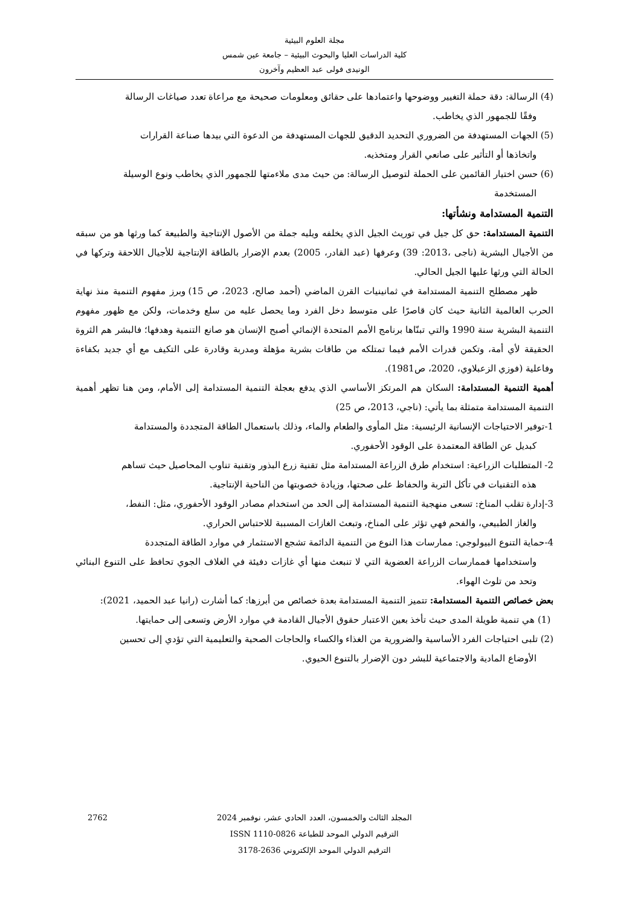مجلة العلوم البيئية
كلية الدراسات العليا والبحوث البيئية – جامعة عين شمس
الونيدى فولى عبد العظيم وآخرون
(4) الرسالة: دقة حملة التغيير ووضوحها واعتمادها على حقائق ومعلومات صحيحة مع مراعاة تعدد صياغات الرسالة
وفقًا للجمهور الذي يخاطب.
(5) الجهات المستهدفة من الضروري التحديد الدقيق للجهات المستهدفة من الدعوة التي بيدها صناعة القرارات
واتخاذها أو التأثير على صانعي القرار ومتخذيه.
(6) حسن اختيار القائمين على الحملة لتوصيل الرسالة: من حيث مدى ملاءمتها للجمهور الذي يخاطب ونوع الوسيلة
المستخدمة
التنمية المستدامة ونشأتها:
التنمية المستدامة: حق كل جيل في توريث الجيل الذي يخلفه ويليه جملة من الأصول الإنتاجية والطبيعة كما ورثها هو من سبقه من الأجيال البشرية (ناجى ،2013: 39) وعرفها (عبد القادر، 2005) بعدم الإضرار بالطاقة الإنتاجية للأجيال اللاحقة وتركها في الحالة التي ورثها عليها الجيل الحالي.
ظهر مصطلح التنمية المستدامة في ثمانينيات القرن الماضي (أحمد صالح، 2023، ص 15) وبرز مفهوم التنمية منذ نهاية الحرب العالمية الثانية حيث كان قاصرًا على متوسط دخل الفرد وما يحصل عليه من سلع وخدمات، ولكن مع ظهور مفهوم التنمية البشرية سنة 1990 والتي تبنّاها برنامج الأمم المتحدة الإنمائي أصبح الإنسان هو صانع التنمية وهدفها؛ فالبشر هم الثروة الحقيقة لأي أمة، وتكمن قدرات الأمم فيما تمتلكه من طاقات بشرية مؤهلة ومدربة وقادرة على التكيف مع أي جديد بكفاءة وفاعلية (فوزي الزعبلاوي، 2020، ص1981).
أهمية التنمية المستدامة: السكان هم المرتكز الأساسي الذي يدفع بعجلة التنمية المستدامة إلى الأمام، ومن هنا تظهر أهمية التنمية المستدامة متمثلة بما يأتي: (ناجي، 2013، ص 25)
1-توفير الاحتياجات الإنسانية الرئيسية: مثل المأوى والطعام والماء، وذلك باستعمال الطاقة المتجددة والمستدامة
كبديل عن الطاقة المعتمدة على الوقود الأحفوري.
2- المتطلبات الزراعية: استخدام طرق الزراعة المستدامة مثل تقنية زرع البذور وتقنية تناوب المحاصيل حيث تساهم
هذه التقنيات في تأكل التربة والحفاظ على صحتها، وزيادة خصوبتها من الناحية الإنتاجية.
3-إدارة تقلب المناخ: تسعى منهجية التنمية المستدامة إلى الحد من استخدام مصادر الوقود الأحفوري، مثل: النفط،
والغاز الطبيعي، والفحم فهي تؤثر على المناخ، وتبعث الغازات المسببة للاحتباس الحراري.
4-حماية التنوع البيولوجي: ممارسات هذا النوع من التنمية الدائمة تشجع الاستثمار في موارد الطاقة المتجددة
واستخدامها فممارسات الزراعة العضوية التي لا تنبعث منها أي غازات دفيئة في الغلاف الجوي تحافظ على التنوع البنائي وتحد من تلوث الهواء.
بعض خصائص التنمية المستدامة: تتميز التنمية المستدامة بعدة خصائص من أبرزها: كما أشارت (رانيا عبد الحميد، 2021):
(1) هي تنمية طويلة المدى حيث تأخذ بعين الاعتبار حقوق الأجيال القادمة في موارد الأرض وتسعى إلى حمايتها.
(2) تلبى احتياجات الفرد الأساسية والضرورية من الغذاء والكساء والحاجات الصحية والتعليمية التي تؤدي إلى تحسين
الأوضاع المادية والاجتماعية للبشر دون الإضرار بالتنوع الحيوي.
2762 المجلد الثالث والخمسون، العدد الحادي عشر، نوفمبر 2024
الترقيم الدولي الموحد للطباعة ISSN 1110-0826
الترقيم الدولي الموحد الإلكتروني 2636-3178